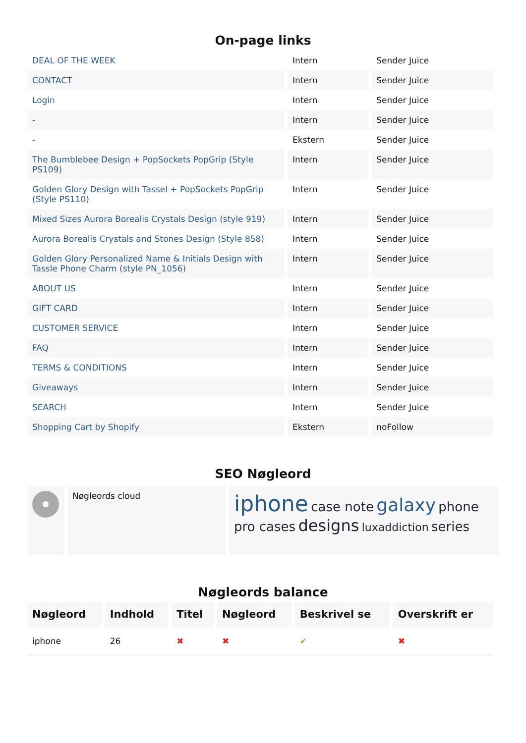On-page links
| DEAL OF THE WEEK | Intern | Sender Juice |
| CONTACT | Intern | Sender Juice |
| Login | Intern | Sender Juice |
| - | Intern | Sender Juice |
| - | Ekstern | Sender Juice |
| The Bumblebee Design + PopSockets PopGrip (Style PS109) | Intern | Sender Juice |
| Golden Glory Design with Tassel + PopSockets PopGrip (Style PS110) | Intern | Sender Juice |
| Mixed Sizes Aurora Borealis Crystals Design (style 919) | Intern | Sender Juice |
| Aurora Borealis Crystals and Stones Design (Style 858) | Intern | Sender Juice |
| Golden Glory Personalized Name & Initials Design with Tassle Phone Charm (style PN_1056) | Intern | Sender Juice |
| ABOUT US | Intern | Sender Juice |
| GIFT CARD | Intern | Sender Juice |
| CUSTOMER SERVICE | Intern | Sender Juice |
| FAQ | Intern | Sender Juice |
| TERMS & CONDITIONS | Intern | Sender Juice |
| Giveaways | Intern | Sender Juice |
| SEARCH | Intern | Sender Juice |
| Shopping Cart by Shopify | Ekstern | noFollow |
SEO Nøgleord
Nøgleords cloud
iphone case note galaxy phone pro cases designs luxaddiction series
Nøgleords balance
| Nøgleord | Indhold | Titel | Nøgleord | Beskrivel se | Overskrift er |
| --- | --- | --- | --- | --- | --- |
| iphone | 26 | ✖ | ✖ | ✔ | ✖ |